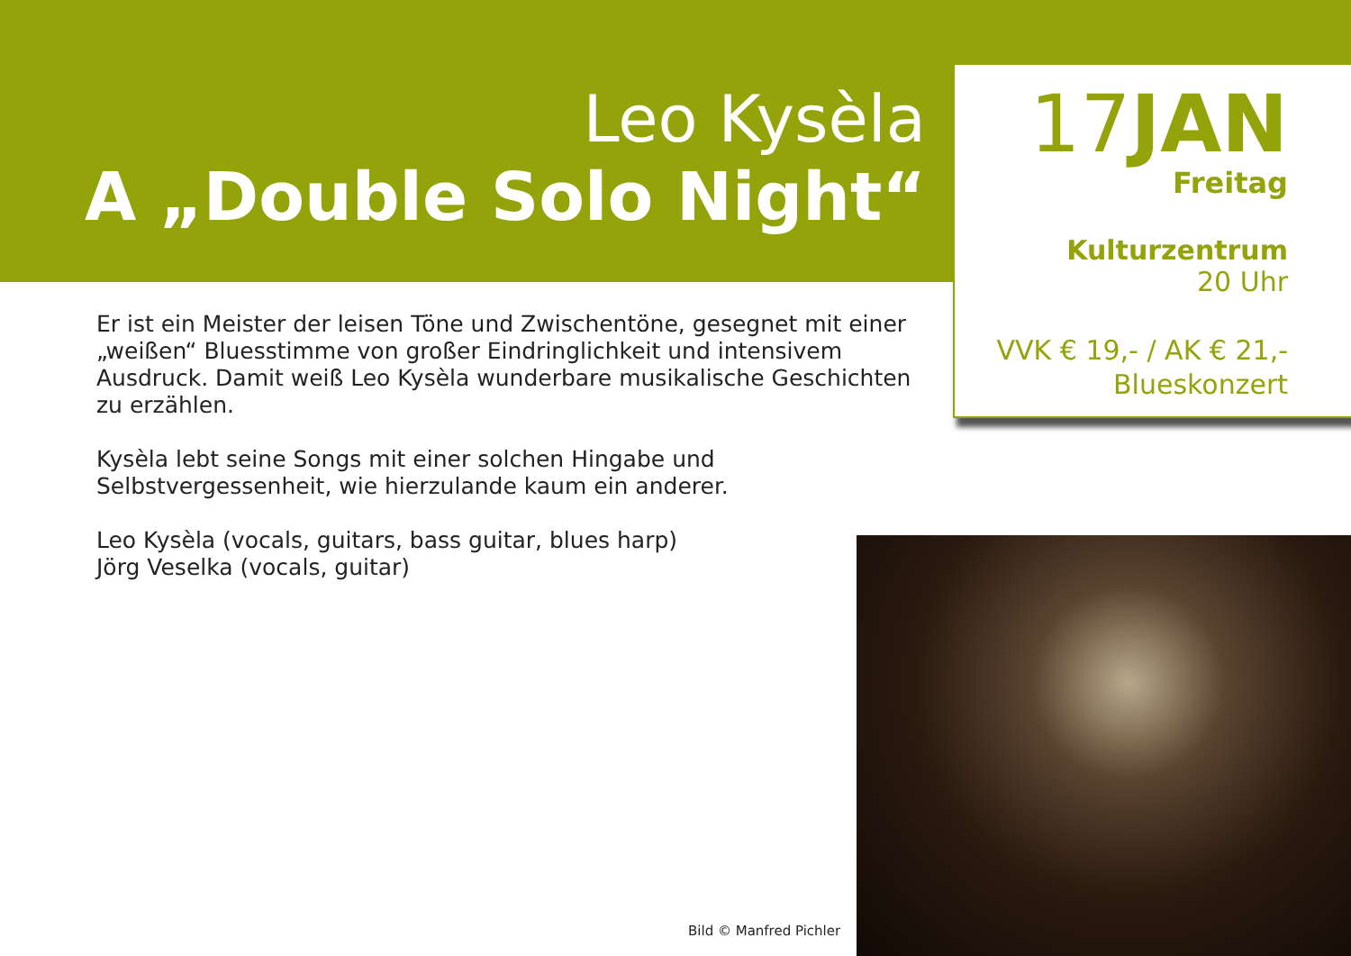Leo Kysèla
A „Double Solo Night“
17JAN
Freitag
Kulturzentrum
20 Uhr
VVK € 19,- / AK € 21,-
Blueskonzert
Er ist ein Meister der leisen Töne und Zwischentöne, gesegnet mit einer „weißen“ Bluesstimme von großer Eindringlichkeit und intensivem Ausdruck. Damit weiß Leo Kysèla wunderbare musikalische Geschichten zu erzählen.
Kysèla lebt seine Songs mit einer solchen Hingabe und Selbstvergessenheit, wie hierzulande kaum ein anderer.
Leo Kysèla (vocals, guitars, bass guitar, blues harp)
Jörg Veselka (vocals, guitar)
Bild © Manfred Pichler